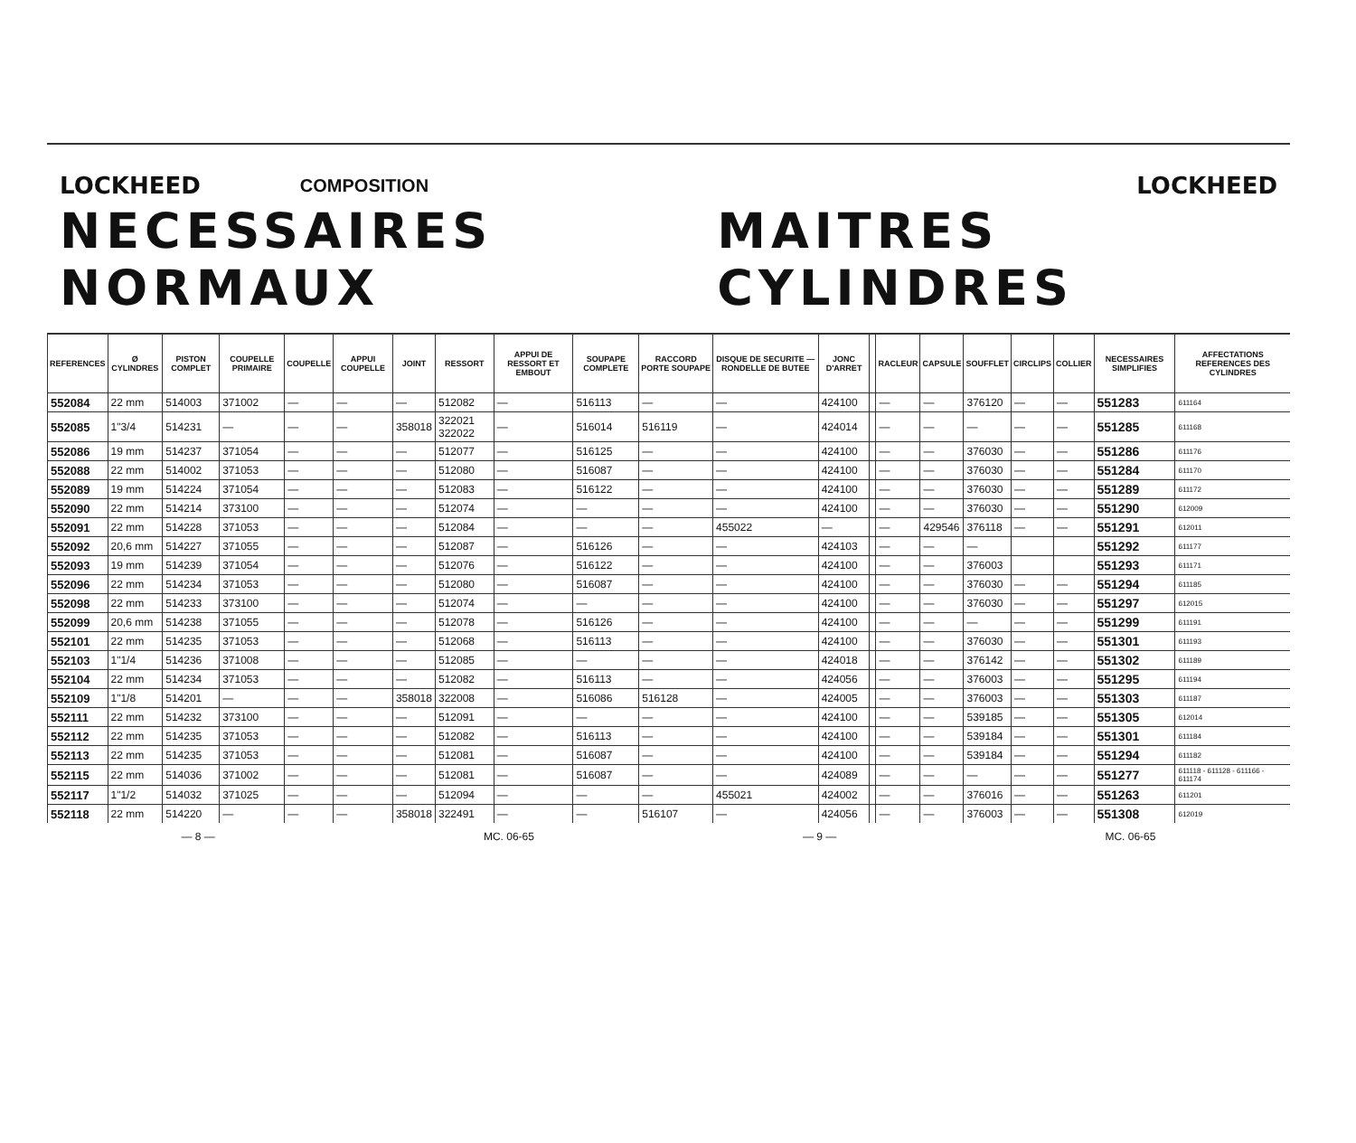LOCKHEED COMPOSITION LOCKHEED
NECESSAIRES NORMAUX MAITRES CYLINDRES
| REFERENCES | Ø CYLINDRES | PISTON COMPLET | COUPELLE PRIMAIRE | COUPELLE | APPUI COUPELLE | JOINT | RESSORT | APPUI DE RESSORT ET EMBOUT | SOUPAPE COMPLETE | RACCORD PORTE SOUPAPE | DISQUE DE SECURITE — RONDELLE DE BUTEE | JONC D'ARRET | | RACLEUR | CAPSULE | SOUFFLET | CIRCLIPS | COLLIER | NECESSAIRES SIMPLIFIES | AFFECTATIONS REFERENCES DES CYLINDRES |
| --- | --- | --- | --- | --- | --- | --- | --- | --- | --- | --- | --- | --- | --- | --- | --- | --- | --- | --- | --- | --- |
| 552084 | 22 mm | 514003 | 371002 | — | — | — | 512082 | — | 516113 | — | — | 424100 | | — | — | 376120 | — | — | 551283 | 611164 |
| 552085 | 1"3/4 | 514231 | — | — | — | 358018 | 322021 322022 | — | 516014 | 516119 | — | 424014 | | — | — | — | — | — | 551285 | 611168 |
| 552086 | 19 mm | 514237 | 371054 | — | — | — | 512077 | — | 516125 | — | — | 424100 | | — | — | 376030 | — | — | 551286 | 611176 |
| 552088 | 22 mm | 514002 | 371053 | — | — | — | 512080 | — | 516087 | — | — | 424100 | | — | — | 376030 | — | — | 551284 | 611170 |
| 552089 | 19 mm | 514224 | 371054 | — | — | — | 512083 | — | 516122 | — | — | 424100 | | — | — | 376030 | — | — | 551289 | 611172 |
| 552090 | 22 mm | 514214 | 373100 | — | — | — | 512074 | — | — | — | — | 424100 | | — | — | 376030 | — | — | 551290 | 612009 |
| 552091 | 22 mm | 514228 | 371053 | — | — | — | 512084 | — | — | — | 455022 | — | | — | 429546 | 376118 | — | — | 551291 | 612011 |
| 552092 | 20,6 mm | 514227 | 371055 | — | — | — | 512087 | — | 516126 | — | — | 424103 | | — | — | — | | | 551292 | 611177 |
| 552093 | 19 mm | 514239 | 371054 | — | — | — | 512076 | — | 516122 | — | — | 424100 | | — | — | 376003 | | | 551293 | 611171 |
| 552096 | 22 mm | 514234 | 371053 | — | — | — | 512080 | — | 516087 | — | — | 424100 | | — | — | 376030 | — | — | 551294 | 611185 |
| 552098 | 22 mm | 514233 | 373100 | — | — | — | 512074 | — | — | — | — | 424100 | | — | — | 376030 | — | — | 551297 | 612015 |
| 552099 | 20,6 mm | 514238 | 371055 | — | — | — | 512078 | — | 516126 | — | — | 424100 | | — | — | — | — | — | 551299 | 611191 |
| 552101 | 22 mm | 514235 | 371053 | — | — | — | 512068 | — | 516113 | — | — | 424100 | | — | — | 376030 | — | — | 551301 | 611193 |
| 552103 | 1"1/4 | 514236 | 371008 | — | — | — | 512085 | — | — | — | — | 424018 | | — | — | 376142 | — | — | 551302 | 611189 |
| 552104 | 22 mm | 514234 | 371053 | — | — | — | 512082 | — | 516113 | — | — | 424056 | | — | — | 376003 | — | — | 551295 | 611194 |
| 552109 | 1"1/8 | 514201 | — | — | — | 358018 | 322008 | — | 516086 | 516128 | — | 424005 | | — | — | 376003 | — | — | 551303 | 611187 |
| 552111 | 22 mm | 514232 | 373100 | — | — | — | 512091 | — | — | — | — | 424100 | | — | — | 539185 | — | — | 551305 | 612014 |
| 552112 | 22 mm | 514235 | 371053 | — | — | — | 512082 | — | 516113 | — | — | 424100 | | — | — | 539184 | — | — | 551301 | 611184 |
| 552113 | 22 mm | 514235 | 371053 | — | — | — | 512081 | — | 516087 | — | — | 424100 | | — | — | 539184 | — | — | 551294 | 611182 |
| 552115 | 22 mm | 514036 | 371002 | — | — | — | 512081 | — | 516087 | — | — | 424089 | | — | — | — | — | — | 551277 | 611118 - 611128 - 611166 - 611174 |
| 552117 | 1"1/2 | 514032 | 371025 | — | — | — | 512094 | — | — | — | 455021 | 424002 | | — | — | 376016 | — | — | 551263 | 611201 |
| 552118 | 22 mm | 514220 | — | — | — | 358018 | 322491 | — | — | 516107 | — | 424056 | | — | — | 376003 | — | — | 551308 | 612019 |
— 8 — MC. 06-65 — 9 — MC. 06-65